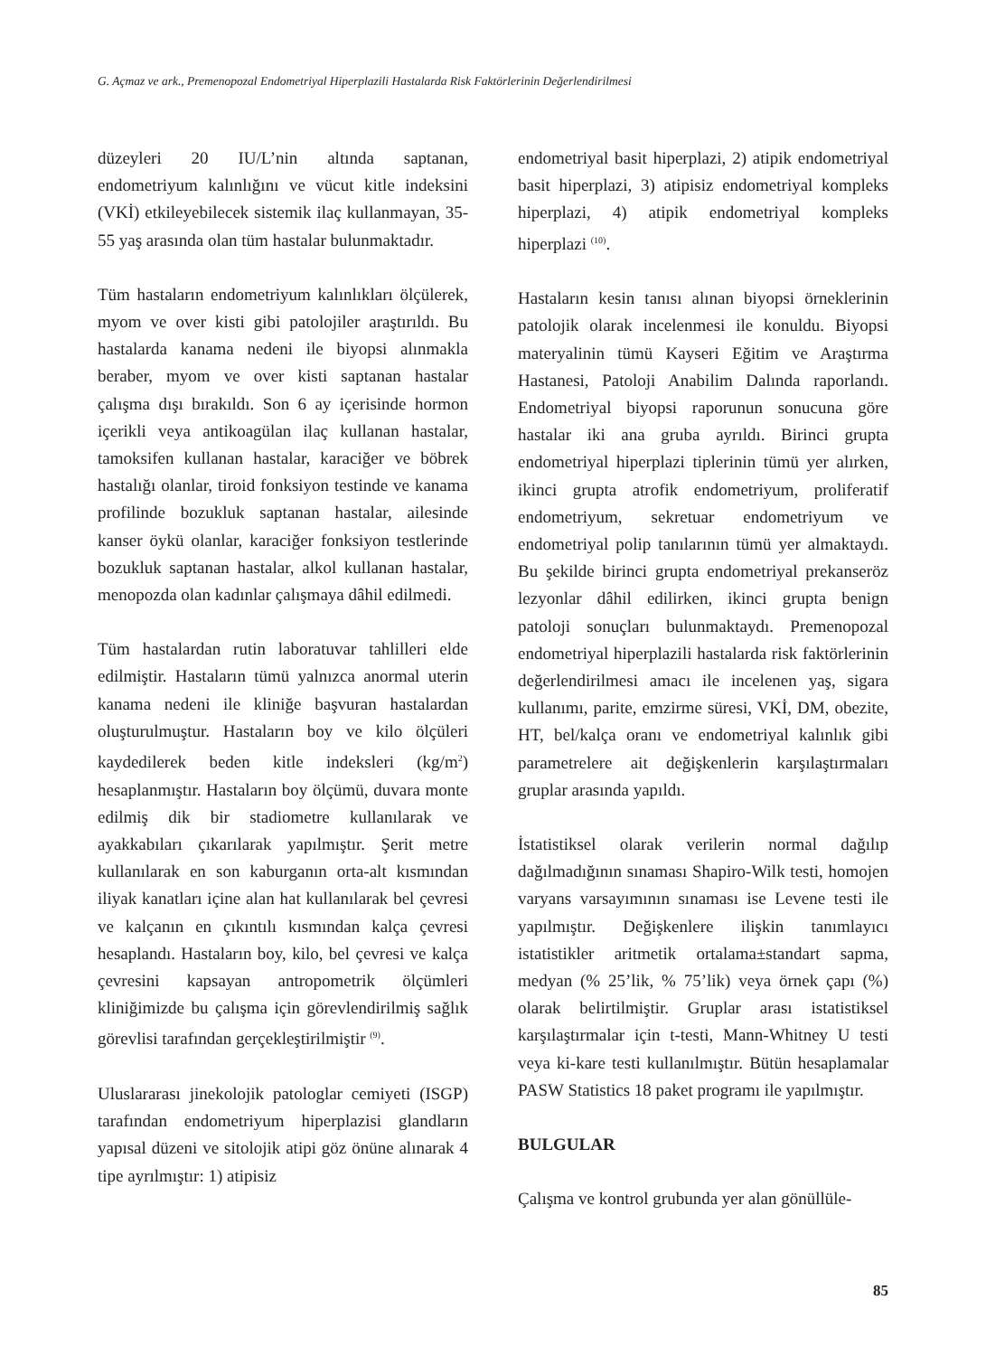G. Açmaz ve ark., Premenopozal Endometriyal Hiperplazili Hastalarda Risk Faktörlerinin Değerlendirilmesi
düzeyleri 20 IU/L’nin altında saptanan, endometriyum kalınlığını ve vücut kitle indeksini (VKİ) etkileyebilecek sistemik ilaç kullanmayan, 35-55 yaş arasında olan tüm hastalar bulunmaktadır.
Tüm hastaların endometriyum kalınlıkları ölçülerek, myom ve over kisti gibi patolojiler araştırıldı. Bu hastalarda kanama nedeni ile biyopsi alınmakla beraber, myom ve over kisti saptanan hastalar çalışma dışı bırakıldı. Son 6 ay içerisinde hormon içerikli veya antikoagülan ilaç kullanan hastalar, tamoksifen kullanan hastalar, karaciğer ve böbrek hastalığı olanlar, tiroid fonksiyon testinde ve kanama profilinde bozukluk saptanan hastalar, ailesinde kanser öykü olanlar, karaciğer fonksiyon testlerinde bozukluk saptanan hastalar, alkol kullanan hastalar, menopozda olan kadınlar çalışmaya dâhil edilmedi.
Tüm hastalardan rutin laboratuvar tahlilleri elde edilmiştir. Hastaların tümü yalnızca anormal uterin kanama nedeni ile kliniğe başvuran hastalardan oluşturulmuştur. Hastaların boy ve kilo ölçüleri kaydedilerek beden kitle indeksleri (kg/m<sup>2</sup>) hesaplanmıştır. Hastaların boy ölçümü, duvara monte edilmiş dik bir stadiometre kullanılarak ve ayakkabıları çıkarılarak yapılmıştır. Şerit metre kullanılarak en son kaburganın orta-alt kısmından iliyak kanatları içine alan hat kullanılarak bel çevresi ve kalçanın en çıkıntılı kısmından kalça çevresi hesaplandı. Hastaların boy, kilo, bel çevresi ve kalça çevresini kapsayan antropometrik ölçümleri kliniğimizde bu çalışma için görevlendirilmiş sağlık görevlisi tarafından gerçekleştirilmiştir <sup>(9)</sup>.
Uluslararası jinekolojik patologlar cemiyeti (ISGP) tarafından endometriyum hiperplazisi glandların yapısal düzeni ve sitolojik atipi göz önüne alınarak 4 tipe ayrılmıştır: 1) atipisiz
endometriyal basit hiperplazi, 2) atipik endometriyal basit hiperplazi, 3) atipisiz endometriyal kompleks hiperplazi, 4) atipik endometriyal kompleks hiperplazi <sup>(10)</sup>.
Hastaların kesin tanısı alınan biyopsi örneklerinin patolojik olarak incelenmesi ile konuldu. Biyopsi materyalinin tümü Kayseri Eğitim ve Araştırma Hastanesi, Patoloji Anabilim Dalında raporlandı. Endometriyal biyopsi raporunun sonucuna göre hastalar iki ana gruba ayrıldı. Birinci grupta endometriyal hiperplazi tiplerinin tümü yer alırken, ikinci grupta atrofik endometriyum, proliferatif endometriyum, sekretuar endometriyum ve endometriyal polip tanılarının tümü yer almaktaydı. Bu şekilde birinci grupta endometriyal prekanseröz lezyonlar dâhil edilirken, ikinci grupta benign patoloji sonuçları bulunmaktaydı. Premenopozal endometriyal hiperplazili hastalarda risk faktörlerinin değerlendirilmesi amacı ile incelenen yaş, sigara kullanımı, parite, emzirme süresi, VKİ, DM, obezite, HT, bel/kalça oranı ve endometriyal kalınlık gibi parametrelere ait değişkenlerin karşılaştırmaları gruplar arasında yapıldı.
İstatistiksel olarak verilerin normal dağılıp dağılmadığının sınaması Shapiro-Wilk testi, homojen varyans varsayımının sınaması ise Levene testi ile yapılmıştır. Değişkenlere ilişkin tanımlayıcı istatistikler aritmetik ortalama±standart sapma, medyan (% 25’lik, % 75’lik) veya örnek çapı (%) olarak belirtilmiştir. Gruplar arası istatistiksel karşılaştırmalar için t-testi, Mann-Whitney U testi veya ki-kare testi kullanılmıştır. Bütün hesaplamalar PASW Statistics 18 paket programı ile yapılmıştır.
BULGULAR
Çalışma ve kontrol grubunda yer alan gönüllüle-
85